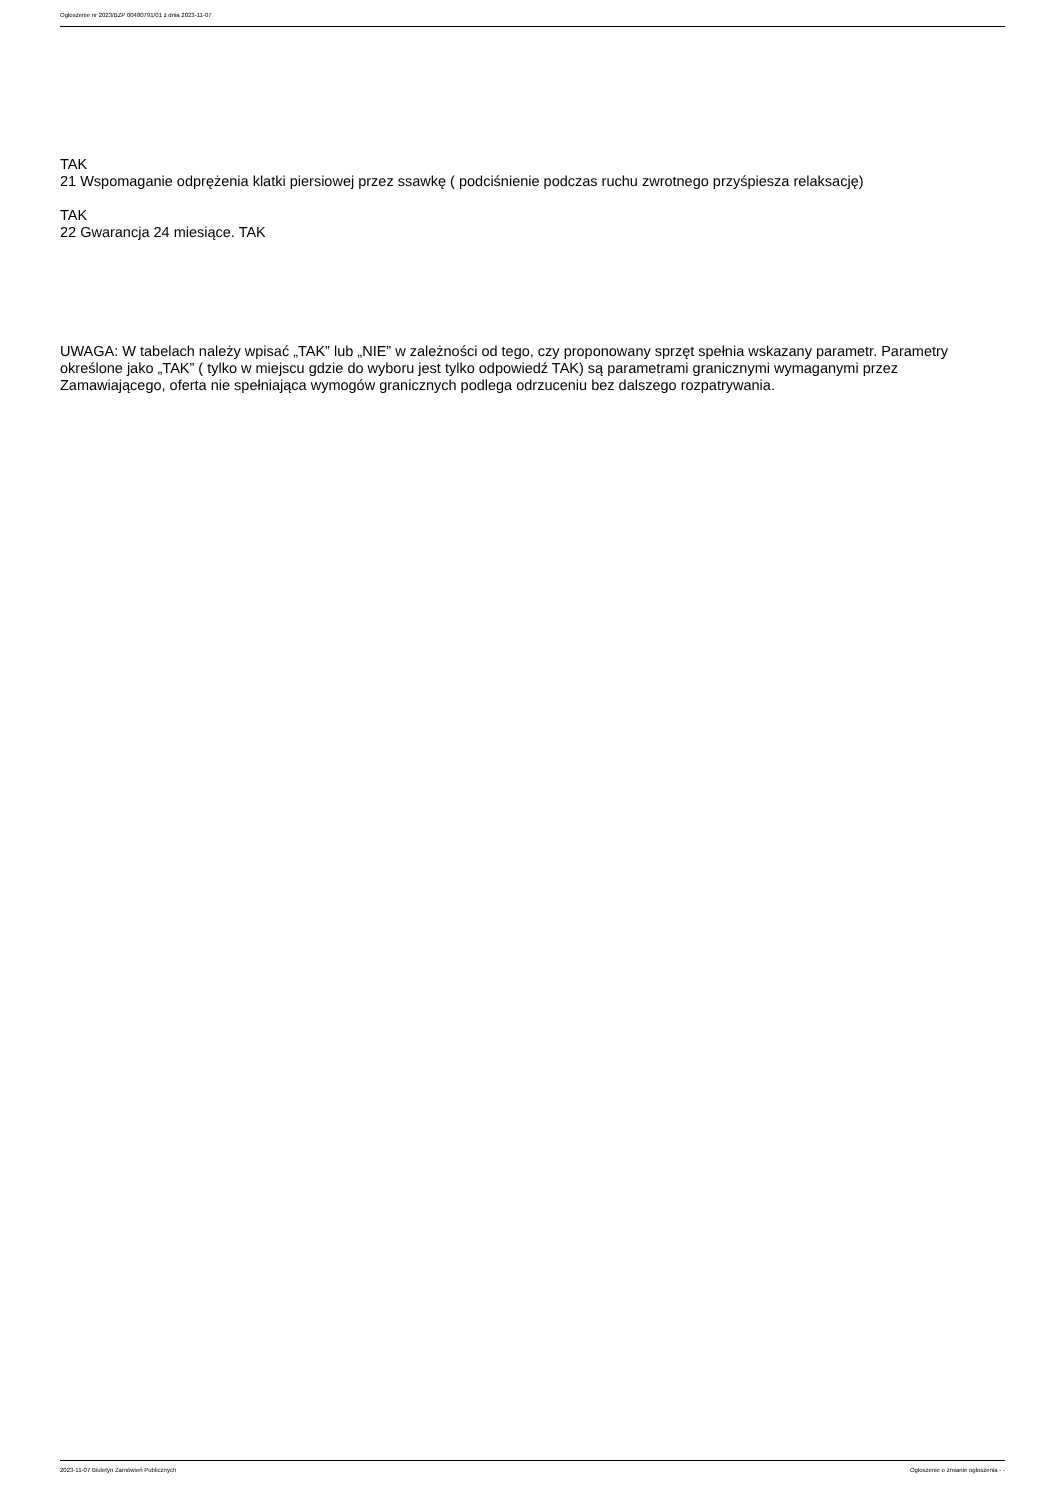Ogłoszenie nr 2023/BZP 00480791/01 z dnia 2023-11-07
TAK
21 Wspomaganie odprężenia klatki piersiowej przez ssawkę ( podciśnienie podczas ruchu zwrotnego przyśpiesza relaksację)
TAK
22 Gwarancja 24 miesiące. TAK
UWAGA: W tabelach należy wpisać „TAK” lub „NIE” w zależności od tego, czy proponowany sprzęt spełnia wskazany parametr. Parametry określone jako „TAK” ( tylko w miejscu gdzie do wyboru jest tylko odpowiedź TAK) są parametrami granicznymi wymaganymi przez Zamawiającego, oferta nie spełniająca wymogów granicznych podlega odrzuceniu bez dalszego rozpatrywania.
2023-11-07 Biuletyn Zamówień Publicznych Ogłoszenie o zmianie ogłoszenia - -